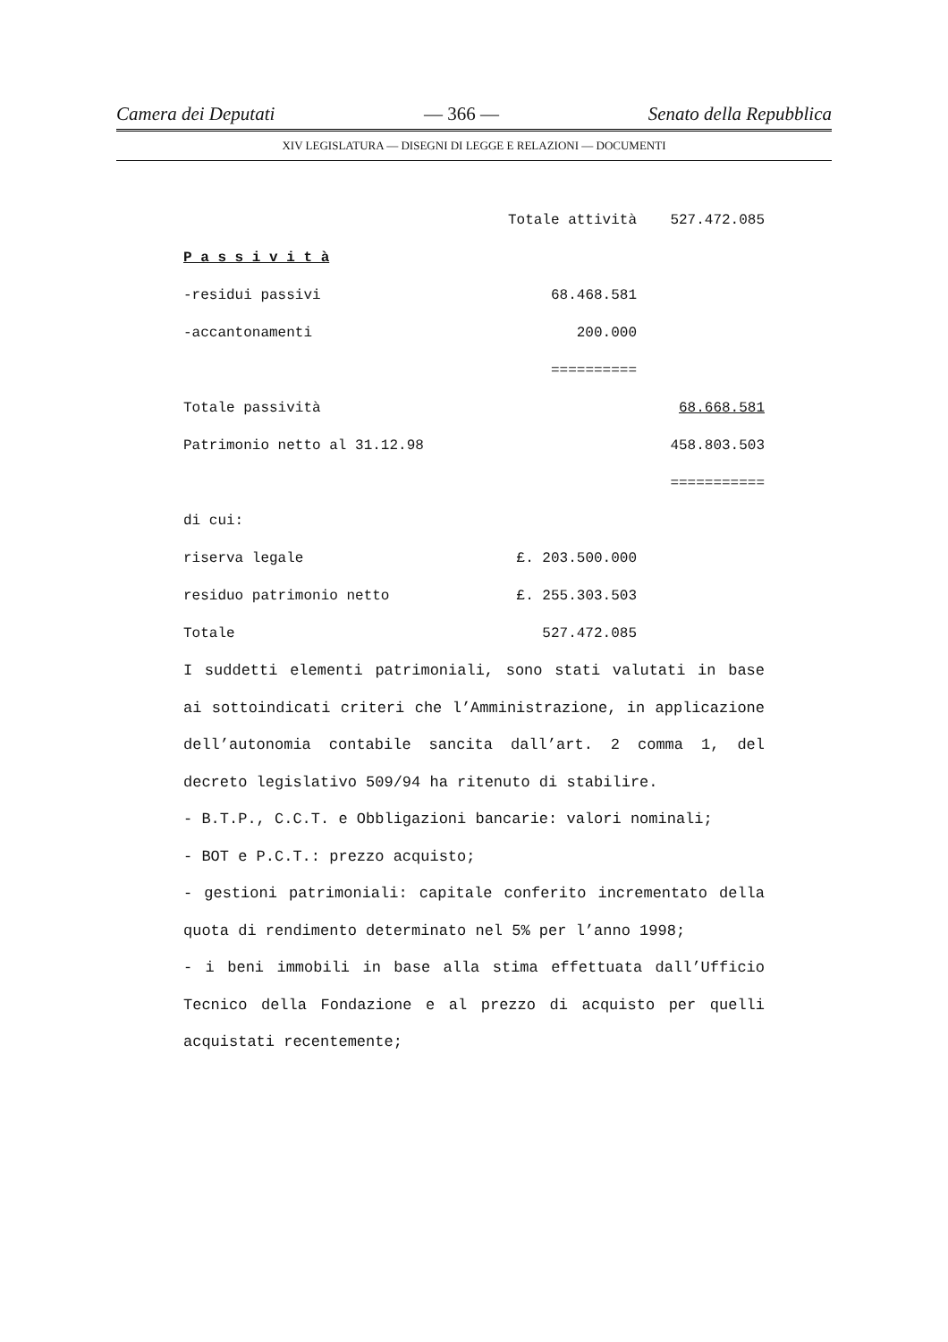Camera dei Deputati — 366 — Senato della Repubblica
XIV LEGISLATURA — DISEGNI DI LEGGE E RELAZIONI — DOCUMENTI
| | Totale attività | 527.472.085 |
| P a s s i v i t à | | |
| -residui passivi | 68.468.581 | |
| -accantonamenti | 200.000 | |
| | ========== | |
| Totale passività | | 68.668.581 |
| Patrimonio netto al 31.12.98 | | 458.803.503 |
| | | =========== |
| di cui: | | |
| riserva legale | £. 203.500.000 | |
| residuo patrimonio netto | £. 255.303.503 | |
| Totale | 527.472.085 | |
I suddetti elementi patrimoniali, sono stati valutati in base ai sottoindicati criteri che l’Amministrazione, in applicazione dell’autonomia contabile sancita dall’art. 2 comma 1, del decreto legislativo 509/94 ha ritenuto di stabilire.
- B.T.P., C.C.T. e Obbligazioni bancarie: valori nominali;
- BOT e P.C.T.: prezzo acquisto;
- gestioni patrimoniali: capitale conferito incrementato della quota di rendimento determinato nel 5% per l’anno 1998;
- i beni immobili in base alla stima effettuata dall’Ufficio Tecnico della Fondazione e al prezzo di acquisto per quelli acquistati recentemente;